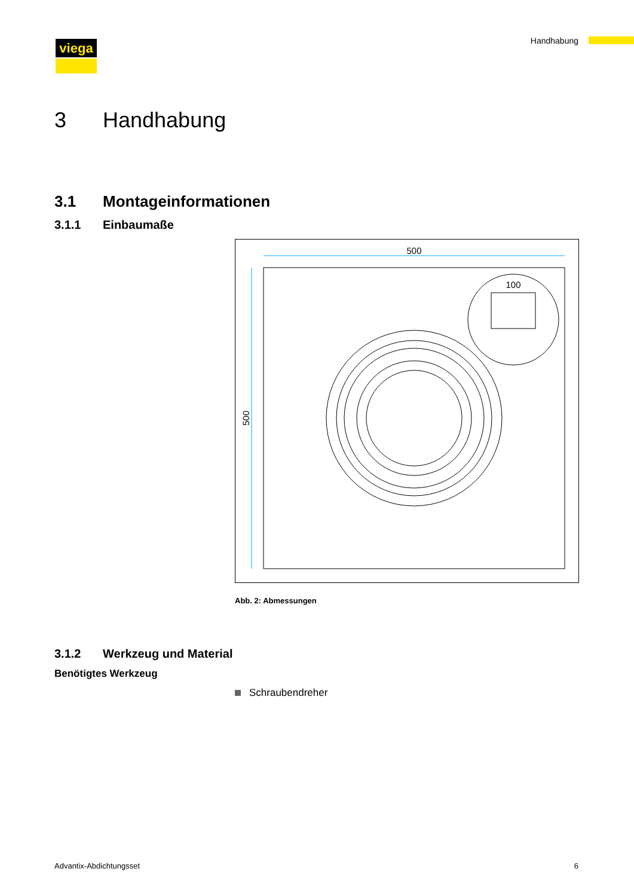viega Handhabung
3 Handhabung
3.1 Montageinformationen
3.1.1 Einbaumaße
500
500
100
Abb. 2: Abmessungen
3.1.2 Werkzeug und Material
Benötigtes Werkzeug
Schraubendreher
Advantix-Abdichtungsset 6